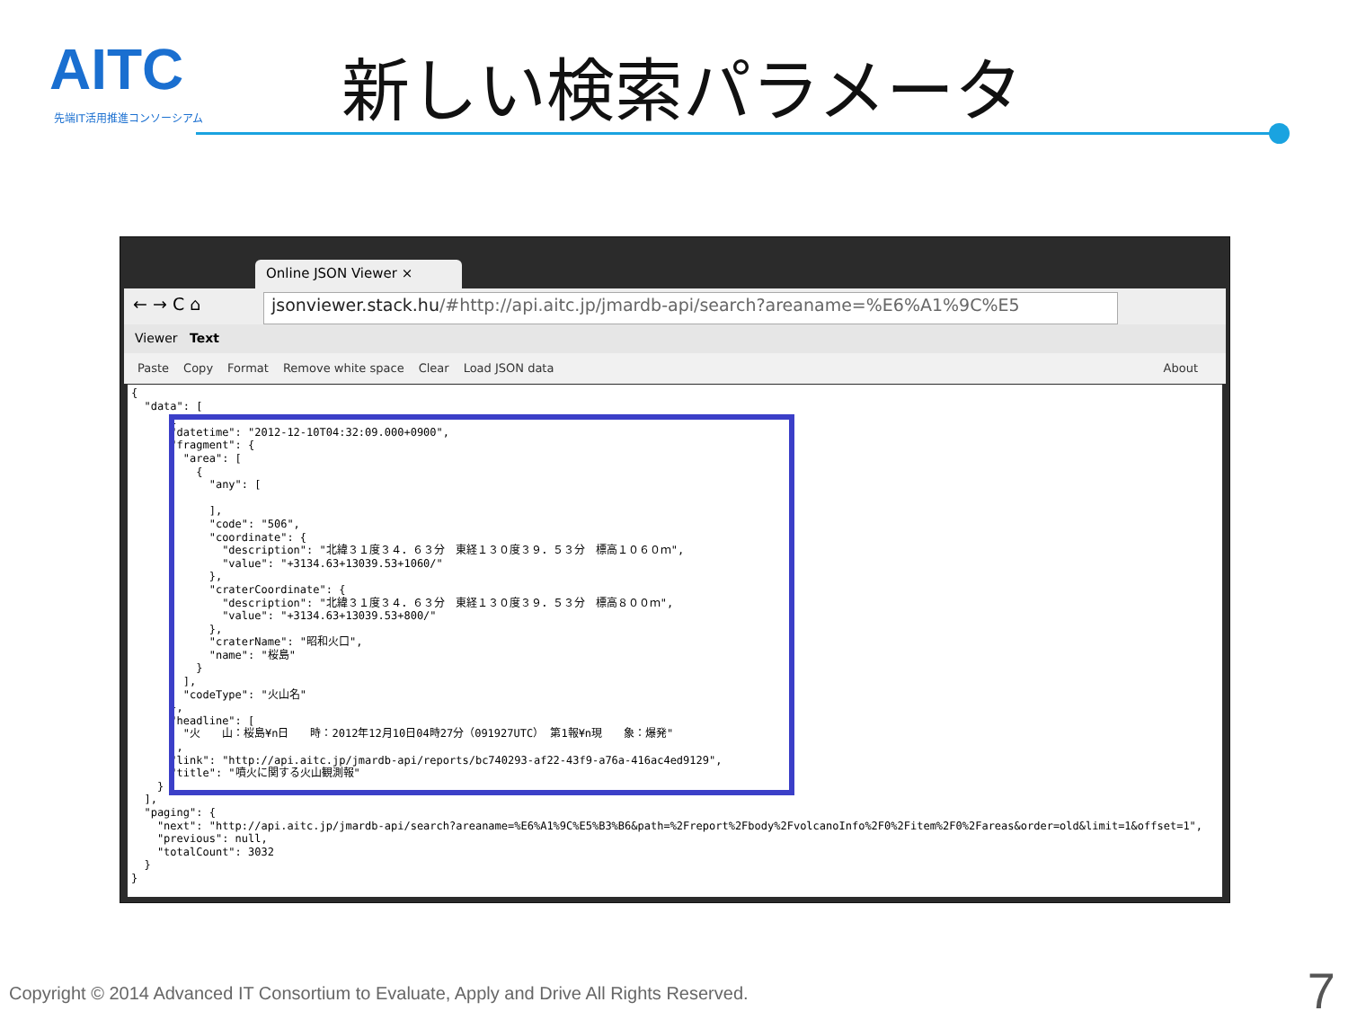AITC
先端IT活用推進コンソーシアム
新しい検索パラメータ
Online JSON Viewer ×
← → C ⌂
jsonviewer.stack.hu/#http://api.aitc.jp/jmardb-api/search?areaname=%E6%A1%9C%E5
Viewer Text
Paste Copy Format Remove white space Clear Load JSON data About
{ "data": [ { "datetime": "2012-12-10T04:32:09.000+0900", "fragment": { "area": [ { "any": [ ], "code": "506", "coordinate": { "description": "北緯３１度３４．６３分　東経１３０度３９．５３分　標高１０６０ｍ", "value": "+3134.63+13039.53+1060/" }, "craterCoordinate": { "description": "北緯３１度３４．６３分　東経１３０度３９．５３分　標高８００ｍ", "value": "+3134.63+13039.53+800/" }, "craterName": "昭和火口", "name": "桜島" } ], "codeType": "火山名" }, "headline": [ "火　　山：桜島¥n日　　時：2012年12月10日04時27分（091927UTC） 第1報¥n現　　象：爆発" ], "link": "http://api.aitc.jp/jmardb-api/reports/bc740293-af22-43f9-a76a-416ac4ed9129", "title": "噴火に関する火山観測報" } ], "paging": { "next": "http://api.aitc.jp/jmardb-api/search?areaname=%E6%A1%9C%E5%B3%B6&path=%2Freport%2Fbody%2FvolcanoInfo%2F0%2Fitem%2F0%2Fareas&order=old&limit=1&offset=1", "previous": null, "totalCount": 3032 } }
Copyright © 2014 Advanced IT Consortium to Evaluate, Apply and Drive All Rights Reserved.
7